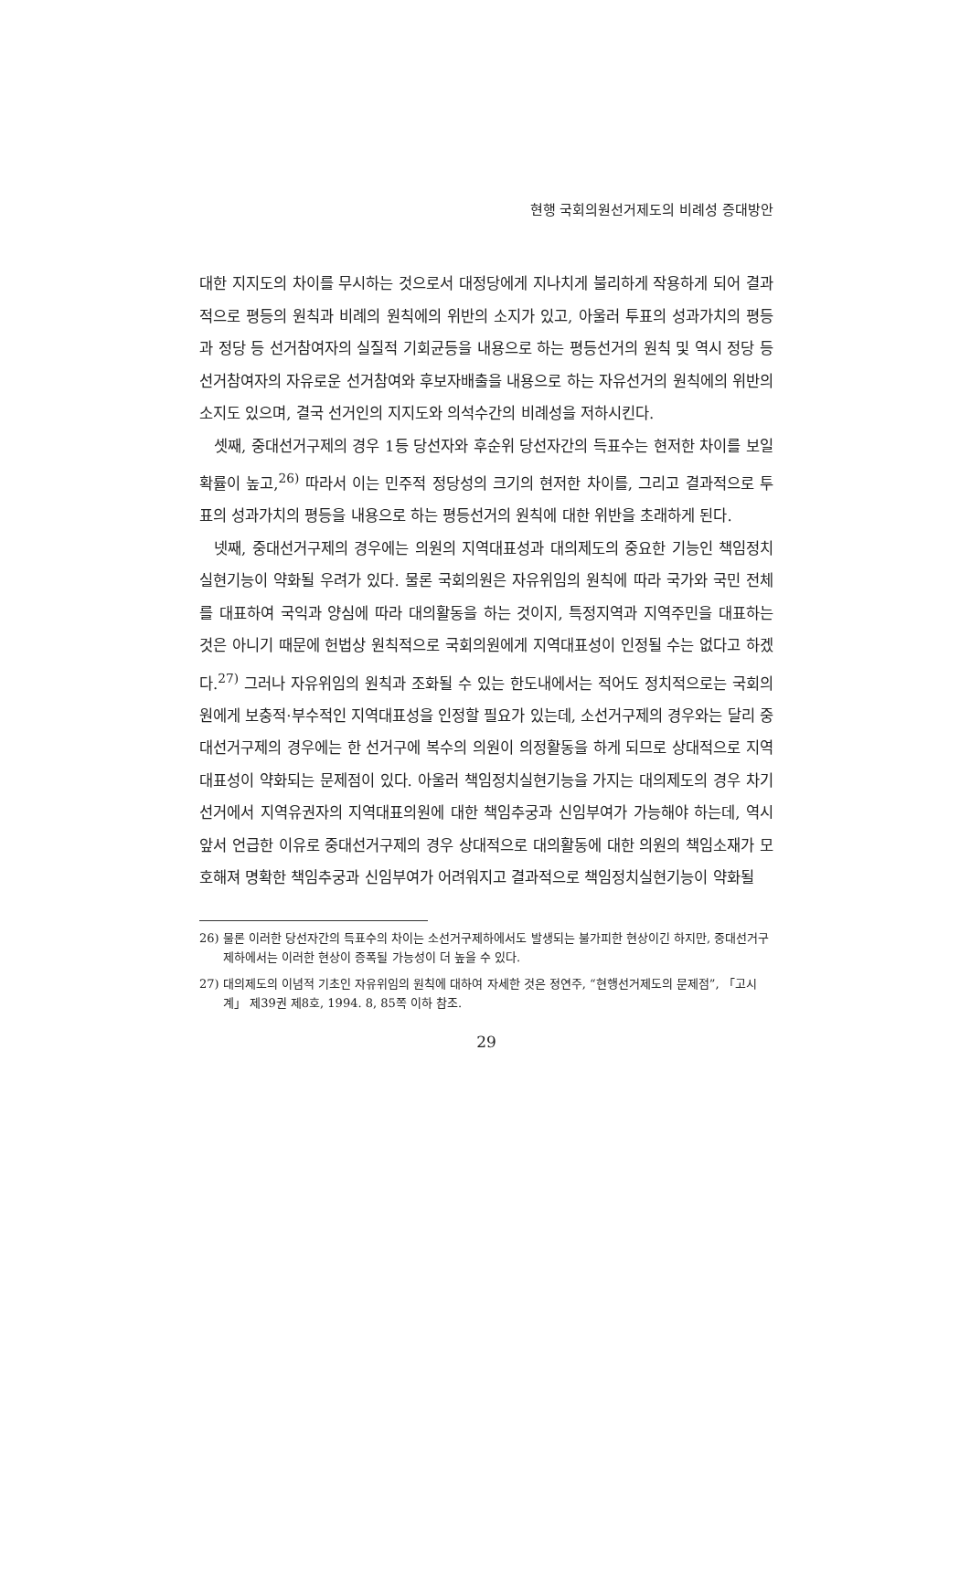현행 국회의원선거제도의 비례성 증대방안
대한 지지도의 차이를 무시하는 것으로서 대정당에게 지나치게 불리하게 작용하게 되어 결과적으로 평등의 원칙과 비례의 원칙에의 위반의 소지가 있고, 아울러 투표의 성과가치의 평등과 정당 등 선거참여자의 실질적 기회균등을 내용으로 하는 평등선거의 원칙 및 역시 정당 등 선거참여자의 자유로운 선거참여와 후보자배출을 내용으로 하는 자유선거의 원칙에의 위반의 소지도 있으며, 결국 선거인의 지지도와 의석수간의 비례성을 저하시킨다.
셋째, 중대선거구제의 경우 1등 당선자와 후순위 당선자간의 득표수는 현저한 차이를 보일 확률이 높고,<sup>26)</sup> 따라서 이는 민주적 정당성의 크기의 현저한 차이를, 그리고 결과적으로 투표의 성과가치의 평등을 내용으로 하는 평등선거의 원칙에 대한 위반을 초래하게 된다.
넷째, 중대선거구제의 경우에는 의원의 지역대표성과 대의제도의 중요한 기능인 책임정치실현기능이 약화될 우려가 있다. 물론 국회의원은 자유위임의 원칙에 따라 국가와 국민 전체를 대표하여 국익과 양심에 따라 대의활동을 하는 것이지, 특정지역과 지역주민을 대표하는 것은 아니기 때문에 헌법상 원칙적으로 국회의원에게 지역대표성이 인정될 수는 없다고 하겠다.<sup>27)</sup> 그러나 자유위임의 원칙과 조화될 수 있는 한도내에서는 적어도 정치적으로는 국회의원에게 보충적·부수적인 지역대표성을 인정할 필요가 있는데, 소선거구제의 경우와는 달리 중대선거구제의 경우에는 한 선거구에 복수의 의원이 의정활동을 하게 되므로 상대적으로 지역대표성이 약화되는 문제점이 있다. 아울러 책임정치실현기능을 가지는 대의제도의 경우 차기선거에서 지역유권자의 지역대표의원에 대한 책임추궁과 신임부여가 가능해야 하는데, 역시 앞서 언급한 이유로 중대선거구제의 경우 상대적으로 대의활동에 대한 의원의 책임소재가 모호해져 명확한 책임추궁과 신임부여가 어려워지고 결과적으로 책임정치실현기능이 약화될
26) 물론 이러한 당선자간의 득표수의 차이는 소선거구제하에서도 발생되는 불가피한 현상이긴 하지만, 중대선거구제하에서는 이러한 현상이 증폭될 가능성이 더 높을 수 있다.
27) 대의제도의 이념적 기초인 자유위임의 원칙에 대하여 자세한 것은 정연주, “현행선거제도의 문제점”, 「고시계」 제39권 제8호, 1994. 8, 85쪽 이하 참조.
29